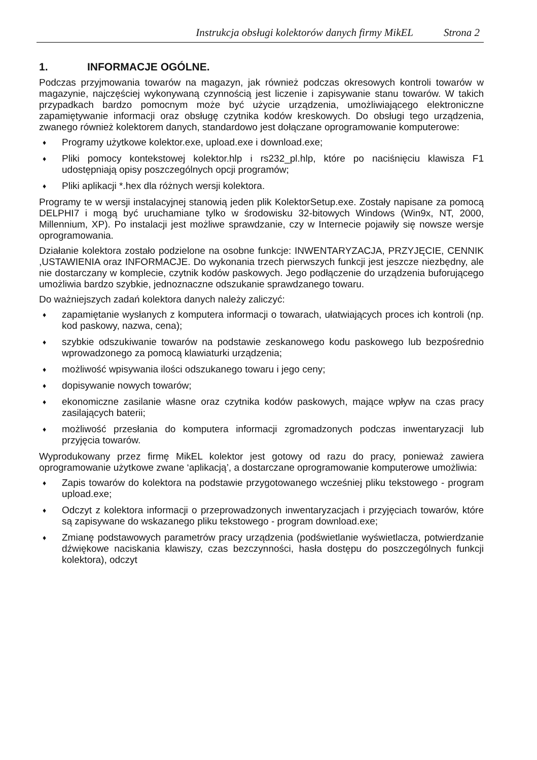Instrukcja obsługi kolektorów danych firmy MikEL Strona 2
1. INFORMACJE OGÓLNE.
Podczas przyjmowania towarów na magazyn, jak również podczas okresowych kontroli towarów w magazynie, najczęściej wykonywaną czynnością jest liczenie i zapisywanie stanu towarów. W takich przypadkach bardzo pomocnym może być użycie urządzenia, umożliwiającego elektroniczne zapamiętywanie informacji oraz obsługę czytnika kodów kreskowych. Do obsługi tego urządzenia, zwanego również kolektorem danych, standardowo jest dołączane oprogramowanie komputerowe:
♦ Programy użytkowe kolektor.exe, upload.exe i download.exe;
♦ Pliki pomocy kontekstowej kolektor.hlp i rs232_pl.hlp, które po naciśnięciu klawisza F1 udostępniają opisy poszczególnych opcji programów;
♦ Pliki aplikacji *.hex dla różnych wersji kolektora.
Programy te w wersji instalacyjnej stanowią jeden plik KolektorSetup.exe. Zostały napisane za pomocą DELPHI7 i mogą być uruchamiane tylko w środowisku 32-bitowych Windows (Win9x, NT, 2000, Millennium, XP). Po instalacji jest możliwe sprawdzanie, czy w Internecie pojawiły się nowsze wersje oprogramowania.
Działanie kolektora zostało podzielone na osobne funkcje: INWENTARYZACJA, PRZYJĘCIE, CENNIK ,USTAWIENIA oraz INFORMACJE. Do wykonania trzech pierwszych funkcji jest jeszcze niezbędny, ale nie dostarczany w komplecie, czytnik kodów paskowych. Jego podłączenie do urządzenia buforującego umożliwia bardzo szybkie, jednoznaczne odszukanie sprawdzanego towaru.
Do ważniejszych zadań kolektora danych należy zaliczyć:
♦ zapamiętanie wysłanych z komputera informacji o towarach, ułatwiających proces ich kontroli (np. kod paskowy, nazwa, cena);
♦ szybkie odszukiwanie towarów na podstawie zeskanowego kodu paskowego lub bezpośrednio wprowadzonego za pomocą klawiaturki urządzenia;
♦ możliwość wpisywania ilości odszukanego towaru i jego ceny;
♦ dopisywanie nowych towarów;
♦ ekonomiczne zasilanie własne oraz czytnika kodów paskowych, mające wpływ na czas pracy zasilających baterii;
♦ możliwość przesłania do komputera informacji zgromadzonych podczas inwentaryzacji lub przyjęcia towarów.
Wyprodukowany przez firmę MikEL kolektor jest gotowy od razu do pracy, ponieważ zawiera oprogramowanie użytkowe zwane ‘aplikacją’, a dostarczane oprogramowanie komputerowe umożliwia:
♦ Zapis towarów do kolektora na podstawie przygotowanego wcześniej pliku tekstowego - program upload.exe;
♦ Odczyt z kolektora informacji o przeprowadzonych inwentaryzacjach i przyjęciach towarów, które są zapisywane do wskazanego pliku tekstowego - program download.exe;
♦ Zmianę podstawowych parametrów pracy urządzenia (podświetlanie wyświetlacza, potwierdzanie dźwiękowe naciskania klawiszy, czas bezczynności, hasła dostępu do poszczególnych funkcji kolektora), odczyt